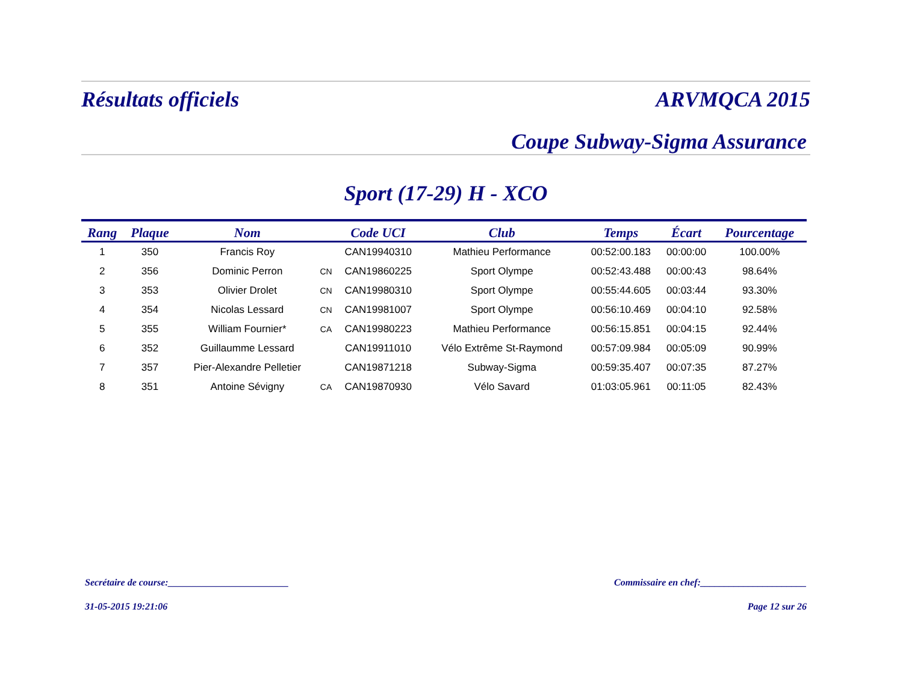Résultats officiels ARVMQCA 2015
Coupe Subway-Sigma Assurance
Sport (17-29) H - XCO
| Rang | Plaque | Nom | | Code UCI | Club | Temps | Écart | Pourcentage |
| --- | --- | --- | --- | --- | --- | --- | --- | --- |
| 1 | 350 | Francis Roy | | CAN19940310 | Mathieu Performance | 00:52:00.183 | 00:00:00 | 100.00% |
| 2 | 356 | Dominic Perron | CN | CAN19860225 | Sport Olympe | 00:52:43.488 | 00:00:43 | 98.64% |
| 3 | 353 | Olivier Drolet | CN | CAN19980310 | Sport Olympe | 00:55:44.605 | 00:03:44 | 93.30% |
| 4 | 354 | Nicolas Lessard | CN | CAN19981007 | Sport Olympe | 00:56:10.469 | 00:04:10 | 92.58% |
| 5 | 355 | William Fournier* | CA | CAN19980223 | Mathieu Performance | 00:56:15.851 | 00:04:15 | 92.44% |
| 6 | 352 | Guillaumme Lessard | | CAN19911010 | Vélo Extrême St-Raymond | 00:57:09.984 | 00:05:09 | 90.99% |
| 7 | 357 | Pier-Alexandre Pelletier | | CAN19871218 | Subway-Sigma | 00:59:35.407 | 00:07:35 | 87.27% |
| 8 | 351 | Antoine Sévigny | CA | CAN19870930 | Vélo Savard | 01:03:05.961 | 00:11:05 | 82.43% |
Secrétaire de course:_________________________ Commissaire en chef:______________________
31-05-2015 19:21:06 Page 12 sur 26